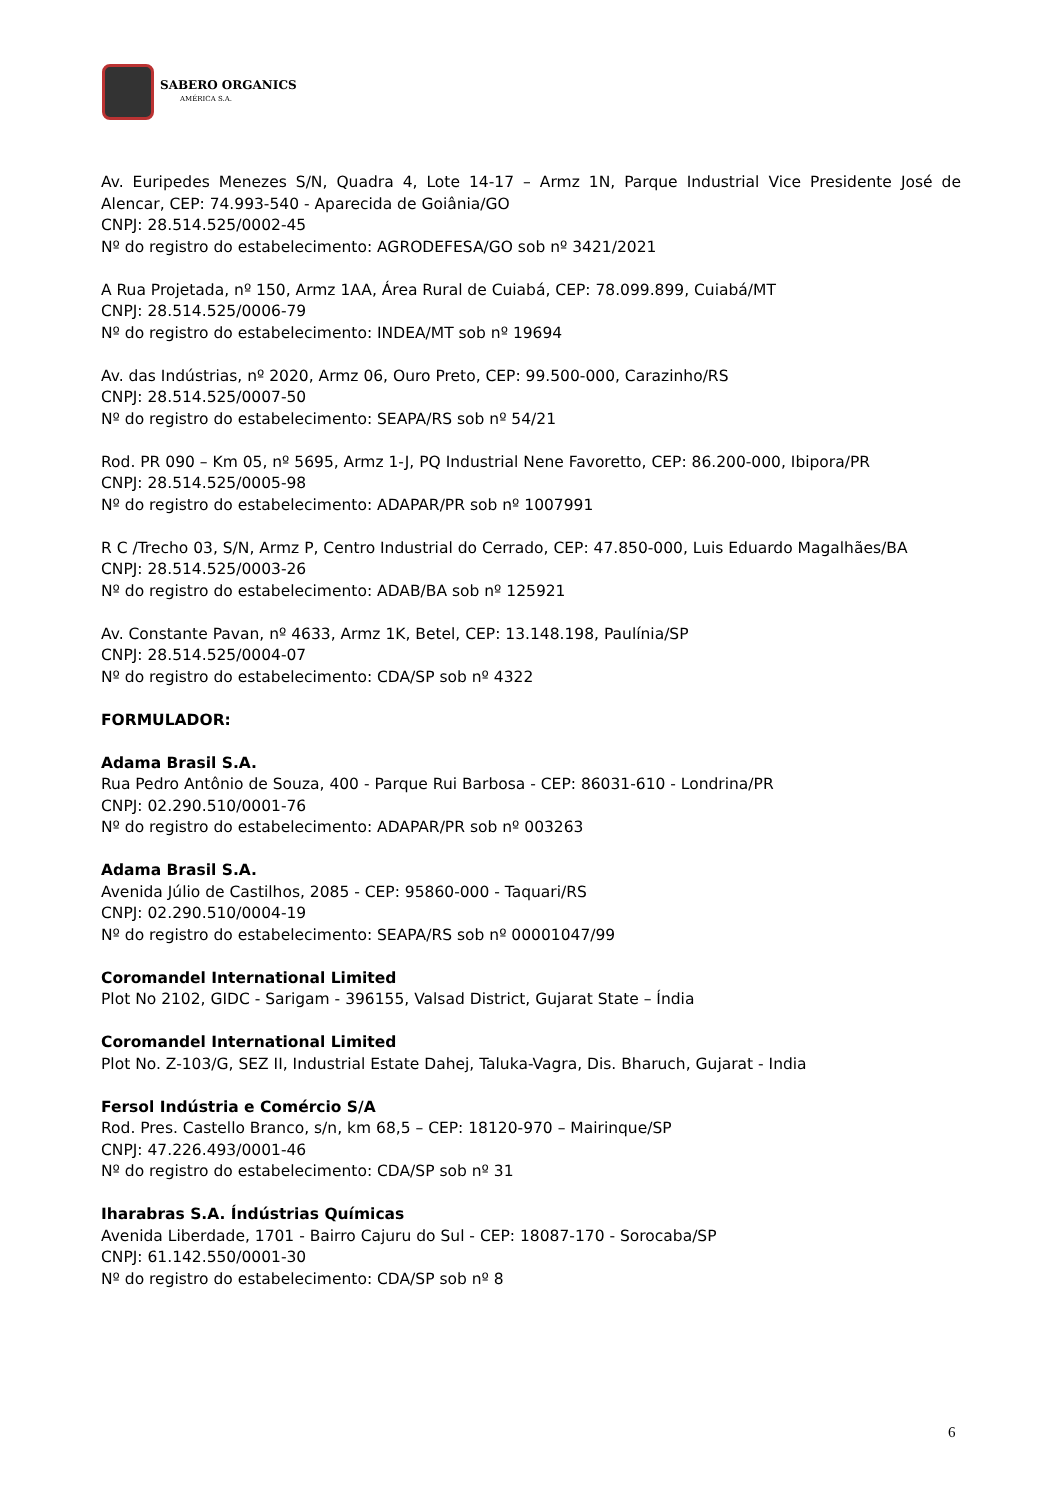SABERO ORGANICS
AMÉRICA S.A.
Av. Euripedes Menezes S/N, Quadra 4, Lote 14-17 – Armz 1N, Parque Industrial Vice Presidente José de Alencar, CEP: 74.993-540 - Aparecida de Goiânia/GO
CNPJ: 28.514.525/0002-45
Nº do registro do estabelecimento: AGRODEFESA/GO sob nº 3421/2021
A Rua Projetada, nº 150, Armz 1AA, Área Rural de Cuiabá, CEP: 78.099.899, Cuiabá/MT
CNPJ: 28.514.525/0006-79
Nº do registro do estabelecimento: INDEA/MT sob nº 19694
Av. das Indústrias, nº 2020, Armz 06, Ouro Preto, CEP: 99.500-000, Carazinho/RS
CNPJ: 28.514.525/0007-50
Nº do registro do estabelecimento: SEAPA/RS sob nº 54/21
Rod. PR 090 – Km 05, nº 5695, Armz 1-J, PQ Industrial Nene Favoretto, CEP: 86.200-000, Ibipora/PR
CNPJ: 28.514.525/0005-98
Nº do registro do estabelecimento: ADAPAR/PR sob nº 1007991
R C /Trecho 03, S/N, Armz P, Centro Industrial do Cerrado, CEP: 47.850-000, Luis Eduardo Magalhães/BA
CNPJ: 28.514.525/0003-26
Nº do registro do estabelecimento: ADAB/BA sob nº 125921
Av. Constante Pavan, nº 4633, Armz 1K, Betel, CEP: 13.148.198, Paulínia/SP
CNPJ: 28.514.525/0004-07
Nº do registro do estabelecimento: CDA/SP sob nº 4322
FORMULADOR:
Adama Brasil S.A.
Rua Pedro Antônio de Souza, 400 - Parque Rui Barbosa - CEP: 86031-610 - Londrina/PR
CNPJ: 02.290.510/0001-76
Nº do registro do estabelecimento: ADAPAR/PR sob nº 003263
Adama Brasil S.A.
Avenida Júlio de Castilhos, 2085 - CEP: 95860-000 - Taquari/RS
CNPJ: 02.290.510/0004-19
Nº do registro do estabelecimento: SEAPA/RS sob nº 00001047/99
Coromandel International Limited
Plot No 2102, GIDC - Sarigam - 396155, Valsad District, Gujarat State – Índia
Coromandel International Limited
Plot No. Z-103/G, SEZ II, Industrial Estate Dahej, Taluka-Vagra, Dis. Bharuch, Gujarat - India
Fersol Indústria e Comércio S/A
Rod. Pres. Castello Branco, s/n, km 68,5 – CEP: 18120-970 – Mairinque/SP
CNPJ: 47.226.493/0001-46
Nº do registro do estabelecimento: CDA/SP sob nº 31
Iharabras S.A. Índústrias Químicas
Avenida Liberdade, 1701 - Bairro Cajuru do Sul - CEP: 18087-170 - Sorocaba/SP
CNPJ: 61.142.550/0001-30
Nº do registro do estabelecimento: CDA/SP sob nº 8
6